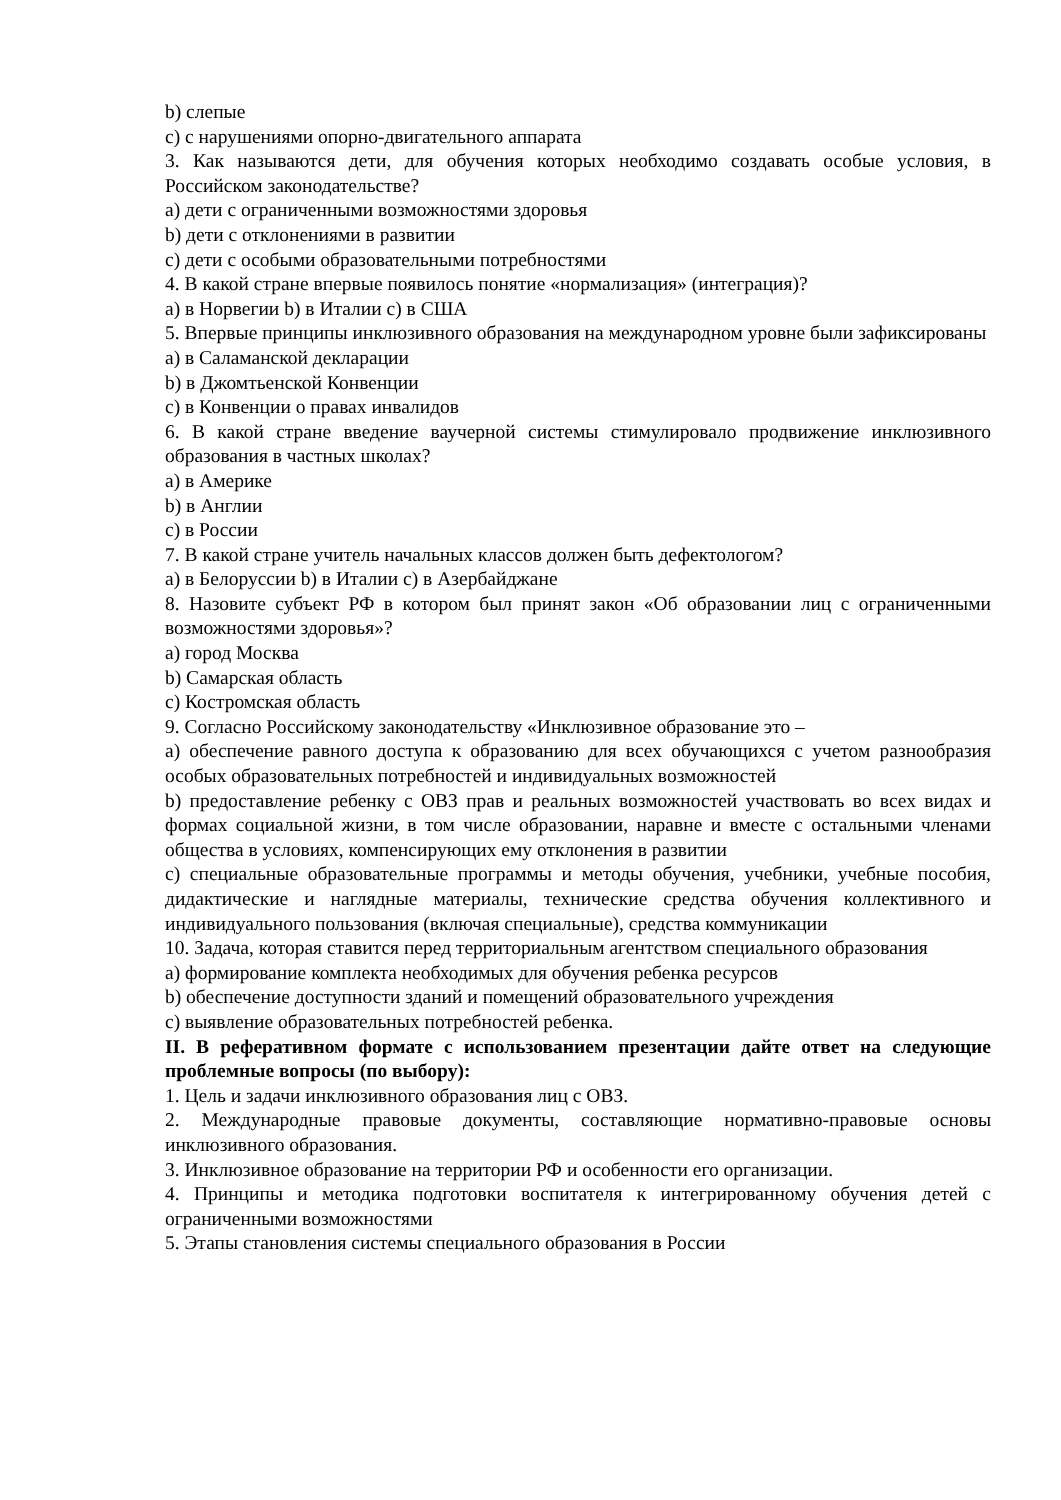b) слепые
c) с нарушениями опорно-двигательного аппарата
3. Как называются дети, для обучения которых необходимо создавать особые условия, в Российском законодательстве?
a) дети с ограниченными возможностями здоровья
b) дети с отклонениями в развитии
c) дети с особыми образовательными потребностями
4. В какой стране впервые появилось понятие «нормализация» (интеграция)?
a) в Норвегии b) в Италии c) в США
5. Впервые принципы инклюзивного образования на международном уровне были зафиксированы
a) в Саламанской декларации
b) в Джомтьенской Конвенции
c) в Конвенции о правах инвалидов
6. В какой стране введение ваучерной системы стимулировало продвижение инклюзивного образования в частных школах?
a) в Америке
b) в Англии
c) в России
7. В какой стране учитель начальных классов должен быть дефектологом?
a) в Белоруссии b) в Италии c) в Азербайджане
8. Назовите субъект РФ в котором был принят закон «Об образовании лиц с ограниченными возможностями здоровья»?
a) город Москва
b) Самарская область
c) Костромская область
9. Согласно Российскому законодательству «Инклюзивное образование это –
a) обеспечение равного доступа к образованию для всех обучающихся с учетом разнообразия особых образовательных потребностей и индивидуальных возможностей
b) предоставление ребенку с ОВЗ прав и реальных возможностей участвовать во всех видах и формах социальной жизни, в том числе образовании, наравне и вместе с остальными членами общества в условиях, компенсирующих ему отклонения в развитии
c) специальные образовательные программы и методы обучения, учебники, учебные пособия, дидактические и наглядные материалы, технические средства обучения коллективного и индивидуального пользования (включая специальные), средства коммуникации
10. Задача, которая ставится перед территориальным агентством специального образования
a) формирование комплекта необходимых для обучения ребенка ресурсов
b) обеспечение доступности зданий и помещений образовательного учреждения
c) выявление образовательных потребностей ребенка.
II. В реферативном формате с использованием презентации дайте ответ на следующие проблемные вопросы (по выбору):
1. Цель и задачи инклюзивного образования лиц с ОВЗ.
2. Международные правовые документы, составляющие нормативно-правовые основы инклюзивного образования.
3. Инклюзивное образование на территории РФ и особенности его организации.
4. Принципы и методика подготовки воспитателя к интегрированному обучения детей с ограниченными возможностями
5. Этапы становления системы специального образования в России